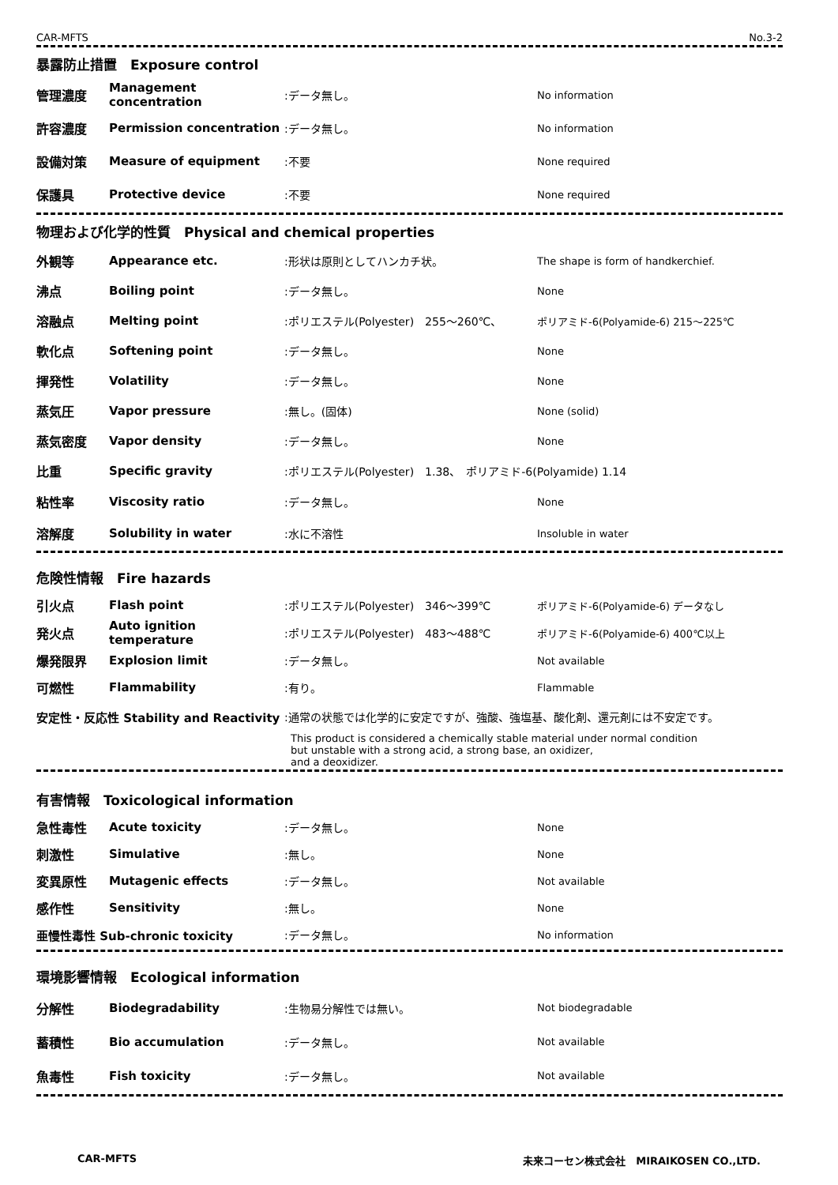CAR-MFTS No.3-2
暴露防止措置　Exposure control
| 管理濃度 | Management concentration | :データ無し。 | No information |
| 許容濃度 | Permission concentration | :データ無し。 | No information |
| 設備対策 | Measure of equipment | :不要 | None required |
| 保護具 | Protective device | :不要 | None required |
物理および化学的性質　Physical and chemical properties
| 外観等 | Appearance etc. | :形状は原則としてハンカチ状。 | The shape is form of handkerchief. |
| 沸点 | Boiling point | :データ無し。 | None |
| 溶融点 | Melting point | :ポリエステル(Polyester) 255～260℃、 | ポリアミド-6(Polyamide-6) 215～225℃ |
| 軟化点 | Softening point | :データ無し。 | None |
| 揮発性 | Volatility | :データ無し。 | None |
| 蒸気圧 | Vapor pressure | :無し。(固体) | None (solid) |
| 蒸気密度 | Vapor density | :データ無し。 | None |
| 比重 | Specific gravity | :ポリエステル(Polyester) 1.38、 ポリアミド-6(Polyamide) 1.14 | |
| 粘性率 | Viscosity ratio | :データ無し。 | None |
| 溶解度 | Solubility in water | :水に不溶性 | Insoluble in water |
危険性情報　Fire hazards
| 引火点 | Flash point | :ポリエステル(Polyester) 346～399℃ | ポリアミド-6(Polyamide-6) データなし |
| 発火点 | Auto ignition temperature | :ポリエステル(Polyester) 483～488℃ | ポリアミド-6(Polyamide-6) 400℃以上 |
| 爆発限界 | Explosion limit | :データ無し。 | Not available |
| 可燃性 | Flammability | :有り。 | Flammable |
| 安定性・反応性 Stability and Reactivity | | :通常の状態では化学的に安定ですが、強酸、強塩基、酸化剤、還元剤には不安定です。 | |
| | | This product is considered a chemically stable material under normal condition but unstable with a strong acid, a strong base, an oxidizer, and a deoxidizer. | |
有害情報　Toxicological information
| 急性毒性 | Acute toxicity | :データ無し。 | None |
| 刺激性 | Simulative | :無し。 | None |
| 変異原性 | Mutagenic effects | :データ無し。 | Not available |
| 感作性 | Sensitivity | :無し。 | None |
| 亜慢性毒性 Sub-chronic toxicity | | :データ無し。 | No information |
環境影響情報　Ecological information
| 分解性 | Biodegradability | :生物易分解性では無い。 | Not biodegradable |
| 蓄積性 | Bio accumulation | :データ無し。 | Not available |
| 魚毒性 | Fish toxicity | :データ無し。 | Not available |
CAR-MFTS 未来コーセン株式会社　MIRAIKOSEN CO.,LTD.